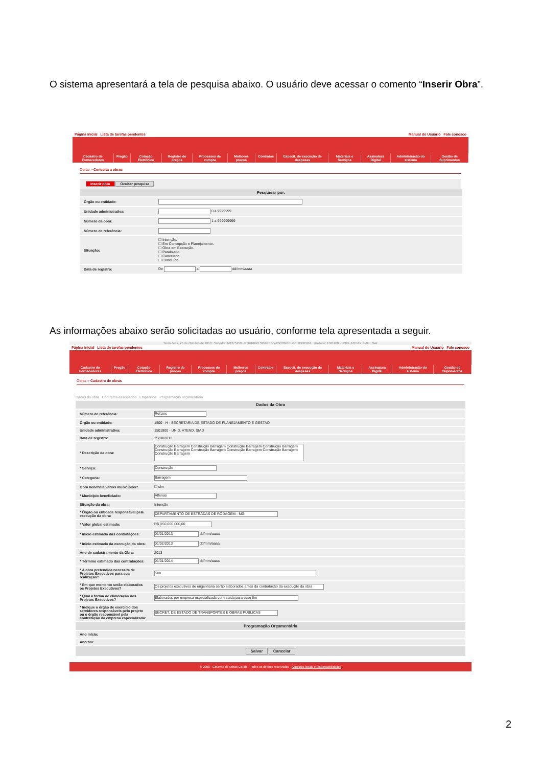O sistema apresentará a tela de pesquisa abaixo. O usuário deve acessar o comento “Inserir Obra”.
Página inicial Lista de tarefas pendentes Manual do Usuário Fale conosco
Cadastro de Fornecedores Pregão Cotação Eletrônica Registro de preços Processos de compra Melhores preços Contratos Especif. de execução de despesas Materiais e Serviços Assinatura Digital Administração do sistema Gestão de Suprimentos
Obras > Consulta a obras
Inserir obra Ocultar pesquisa
| Pesquisar por: | |
| --- | --- |
| Órgão ou entidade: | |
| Unidade administrativa: | 0 a 9999999 |
| Número da obra: | 1 a 999999999 |
| Número de referência: | |
| Situação: | ☐ Intenção. ☐ Em Concepção e Planejamento. ☐ Obra em Execução. ☐ Paralisado. ☐ Cancelado. ☐ Concluído. |
| Data de registro: | De a dd/mm/aaaa |
As informações abaixo serão solicitadas ao usuário, conforme tela apresentada a seguir.
Sexta-feira, 25 de Outubro de 2013 Servidor: M1275159 - RODRIGO SOARES VASCONCELOS TEIXEIRA Unidade: 1501900 - UNID. ATEND. SIAD Sair
Página inicial Lista de tarefas pendentes Manual do Usuário Fale conosco
Cadastro de Fornecedores Pregão Cotação Eletrônica Registro de preços Processos de compra Melhores preços Contratos Especif. de execução de despesas Materiais e Serviços Assinatura Digital Administração do sistema Gestão de Suprimentos
Obras > Cadastro de obras
Dados da obra Contratos associados Empenhos Programação orçamentária
| Dados da Obra | |
| --- | --- |
| Número de referência: | Ref.xxx |
| Órgão ou entidade: | 1500 - H - SECRETARIA DE ESTADO DE PLANEJAMENTO E GESTAO |
| Unidade administrativa: | 1501900 - UNID. ATEND. SIAD |
| Data de registro: | 25/10/2013 |
| * Descrição da obra: | Construção Barragem Construção Barragem Construção Barragem Construção Barragem Construção Barragem Construção Barragem Construção Barragem Construção Barragem Construção Barragem |
| * Serviço: | Construção |
| * Categoria: | Barragem |
| Obra beneficia vários municípios? | ☐ sim |
| * Município beneficiado: | Alfenas |
| Situação da obra: | Intenção |
| * Órgão ou entidade responsável pela execução da obra: | DEPARTAMENTO DE ESTRADAS DE RODAGEM - MG |
| * Valor global estimado: | R$ 150.000.000,00 |
| * Início estimado das contratações: | 01/01/2013 dd/mm/aaaa |
| * Início estimado da execução da obra: | 01/02/2013 dd/mm/aaaa |
| Ano de cadastramento da Obra: | 2013 |
| * Término estimado das contratações: | 01/01/2014 dd/mm/aaaa |
| * A obra pretendida necessita de Projetos Executivos para sua realização? | Sim |
| * Em que momento serão elaborados os Projetos Executivos? | Os projetos executivos de engenharia serão elaborados antes da contratação da execução da obra |
| * Qual a forma de elaboração dos Projetos Executivos? | Elaborados por empresa especializada contratada para esse fim |
| * Indique o órgão de exercício dos servidores responsáveis pelo projeto ou o órgão responsável pela contratação da empresa especializada: | SECRET. DE ESTADO DE TRANSPORTES E OBRAS PUBLICAS |
| Programação Orçamentária | |
| Ano início: | |
| Ano fim: | |
| Salvar Cancelar | |
© 2008 - Governo de Minas Gerais - Todos os direitos reservados - Aspectos legais e responsabilidades
2